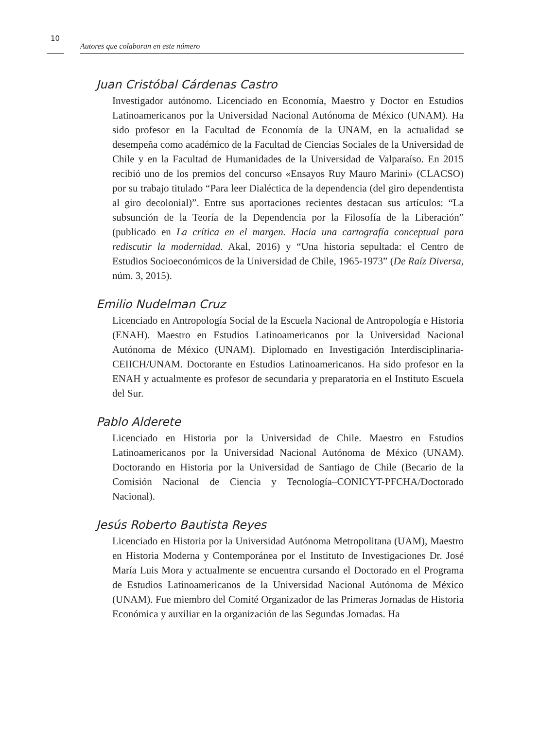10
Autores que colaboran en este número
Juan Cristóbal Cárdenas Castro
Investigador autónomo. Licenciado en Economía, Maestro y Doctor en Estudios Latinoamericanos por la Universidad Nacional Autónoma de México (UNAM). Ha sido profesor en la Facultad de Economía de la UNAM, en la actualidad se desempeña como académico de la Facultad de Ciencias Sociales de la Universidad de Chile y en la Facultad de Humanidades de la Universidad de Valparaíso. En 2015 recibió uno de los premios del concurso «Ensayos Ruy Mauro Marini» (CLACSO) por su trabajo titulado “Para leer Dialéctica de la dependencia (del giro dependentista al giro decolonial)”. Entre sus aportaciones recientes destacan sus artículos: “La subsunción de la Teoría de la Dependencia por la Filosofía de la Liberación” (publicado en La crítica en el margen. Hacia una cartografía conceptual para rediscutir la modernidad. Akal, 2016) y “Una historia sepultada: el Centro de Estudios Socioeconómicos de la Universidad de Chile, 1965-1973” (De Raíz Diversa, núm. 3, 2015).
Emilio Nudelman Cruz
Licenciado en Antropología Social de la Escuela Nacional de Antropología e Historia (ENAH). Maestro en Estudios Latinoamericanos por la Universidad Nacional Autónoma de México (UNAM). Diplomado en Investigación Interdisciplinaria-CEIICH/UNAM. Doctorante en Estudios Latinoamericanos. Ha sido profesor en la ENAH y actualmente es profesor de secundaria y preparatoria en el Instituto Escuela del Sur.
Pablo Alderete
Licenciado en Historia por la Universidad de Chile. Maestro en Estudios Latinoamericanos por la Universidad Nacional Autónoma de México (UNAM). Doctorando en Historia por la Universidad de Santiago de Chile (Becario de la Comisión Nacional de Ciencia y Tecnología–CONICYT-PFCHA/Doctorado Nacional).
Jesús Roberto Bautista Reyes
Licenciado en Historia por la Universidad Autónoma Metropolitana (UAM), Maestro en Historia Moderna y Contemporánea por el Instituto de Investigaciones Dr. José María Luis Mora y actualmente se encuentra cursando el Doctorado en el Programa de Estudios Latinoamericanos de la Universidad Nacional Autónoma de México (UNAM). Fue miembro del Comité Organizador de las Primeras Jornadas de Historia Económica y auxiliar en la organización de las Segundas Jornadas. Ha